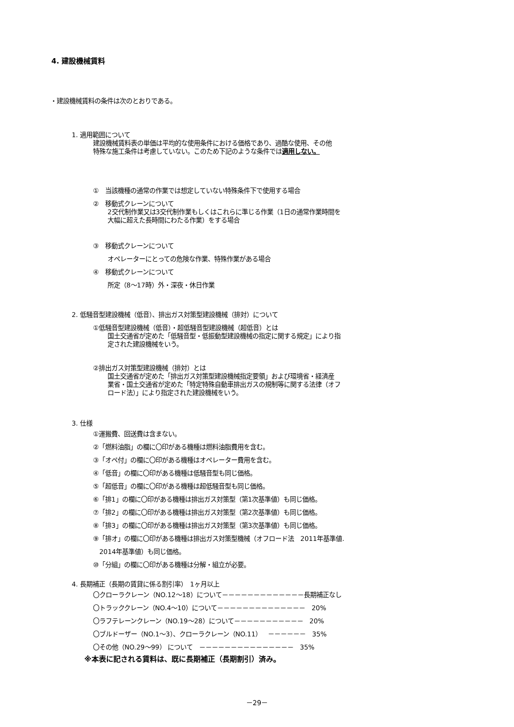4. 建設機械賃料
・建設機械賃料の条件は次のとおりである。
1. 適用範囲について
建設機械賃料表の単価は平均的な使用条件における価格であり、過酷な使用、その他
特殊な施工条件は考慮していない。このため下記のような条件では適用しない。
①　当該機種の通常の作業では想定していない特殊条件下で使用する場合
②　移動式クレーンについて
2交代制作業又は3交代制作業もしくはこれらに準じる作業（1日の通常作業時間を
大幅に超えた長時間にわたる作業）をする場合
③　移動式クレーンについて
オペレーターにとっての危険な作業、特殊作業がある場合
④　移動式クレーンについて
所定（8～17時）外・深夜・休日作業
2. 低騒音型建設機械（低音）、排出ガス対策型建設機械（排対）について
①低騒音型建設機械（低音）・超低騒音型建設機械（超低音）とは
国土交通省が定めた「低騒音型・低振動型建設機械の指定に関する規定」により指
定された建設機械をいう。
②排出ガス対策型建設機械（排対）とは
国土交通省が定めた「排出ガス対策型建設機械指定要領」および環境省・経済産
業省・国土交通省が定めた「特定特殊自動車排出ガスの規制等に関する法律（オフ
ロード法）」により指定された建設機械をいう。
3. 仕様
①運搬費、回送費は含まない。
②「燃料油脂」の欄に〇印がある機種は燃料油脂費用を含む。
③「オペ付」の欄に〇印がある機種はオペレーター費用を含む。
④「低音」の欄に〇印がある機種は低騒音型も同じ価格。
⑤「超低音」の欄に〇印がある機種は超低騒音型も同じ価格。
⑥「排1」の欄に〇印がある機種は排出ガス対策型（第1次基準値）も同じ価格。
⑦「排2」の欄に〇印がある機種は排出ガス対策型（第2次基準値）も同じ価格。
⑧「排3」の欄に〇印がある機種は排出ガス対策型（第3次基準値）も同じ価格。
⑨「排オ」の欄に〇印がある機種は排出ガス対策型機械（オフロード法　2011年基準値.
　2014年基準値）も同じ価格。
⑩「分組」の欄に〇印がある機種は分解・組立が必要。
4. 長期補正（長期の賃貸に係る割引率）　1ヶ月以上
〇クローラクレーン（NO.12～18）について－－－－－－－－－－－－－長期補正なし
〇トラッククレーン（NO.4～10）について－－－－－－－－－－－－－－　20%
〇ラフテレーンクレーン（NO.19～28）について－－－－－－－－－－－　20%
〇ブルドーザー（NO.1～3）、クローラクレーン（NO.11）　－－－－－－　35%
〇その他（NO.29～99） について　－－－－－－－－－－－－－－－　35%
※本表に記される賃料は、既に長期補正（長期割引）済み。
－29－